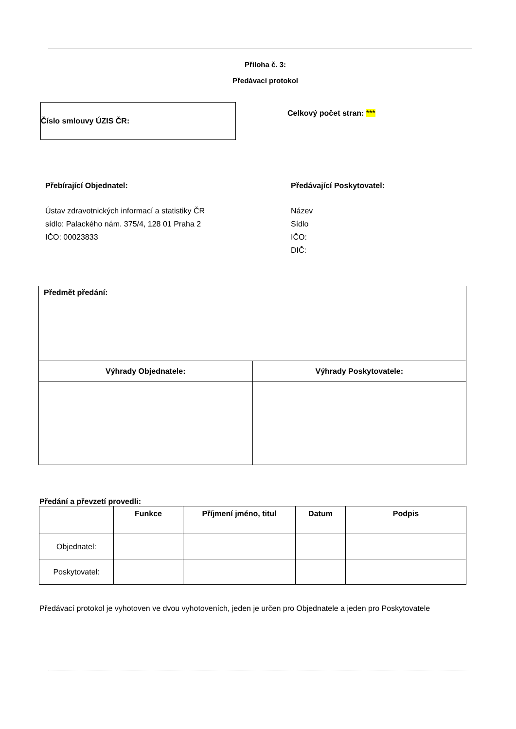Příloha č. 3:
Předávací protokol
Číslo smlouvy ÚZIS ČR:
Celkový počet stran: ***
Přebírající Objednatel:
Ústav zdravotnických informací a statistiky ČR
sídlo: Palackého nám. 375/4, 128 01 Praha 2
IČO: 00023833
Předávající Poskytovatel:
Název
Sídlo
IČO:
DIČ:
| Předmět předání: | |
| Výhrady Objednatele: | Výhrady Poskytovatele: |
Předání a převzetí provedli:
| | Funkce | Příjmení jméno, titul | Datum | Podpis |
| --- | --- | --- | --- | --- |
| Objednatel: | | | | |
| Poskytovatel: | | | | |
Předávací protokol je vyhotoven ve dvou vyhotoveních, jeden je určen pro Objednatele a jeden pro Poskytovatele